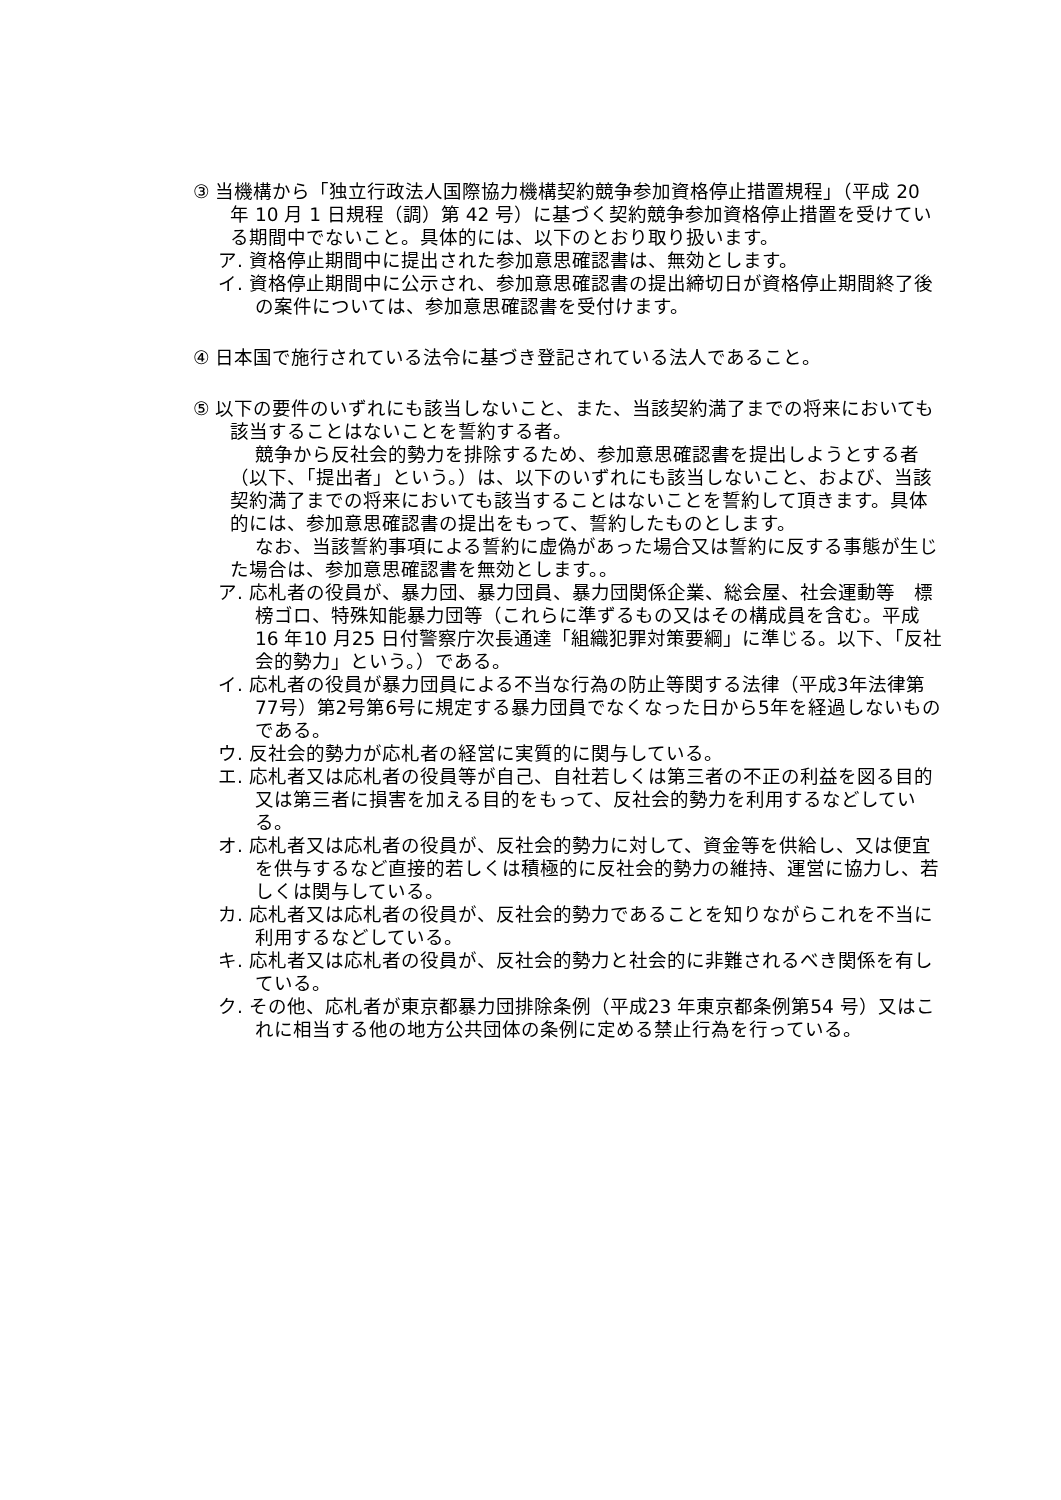③ 当機構から「独立行政法人国際協力機構契約競争参加資格停止措置規程」（平成 20 年 10 月 1 日規程（調）第 42 号）に基づく契約競争参加資格停止措置を受けている期間中でないこと。具体的には、以下のとおり取り扱います。
ア. 資格停止期間中に提出された参加意思確認書は、無効とします。
イ. 資格停止期間中に公示され、参加意思確認書の提出締切日が資格停止期間終了後の案件については、参加意思確認書を受付けます。
④ 日本国で施行されている法令に基づき登記されている法人であること。
⑤ 以下の要件のいずれにも該当しないこと、また、当該契約満了までの将来においても該当することはないことを誓約する者。
競争から反社会的勢力を排除するため、参加意思確認書を提出しようとする者（以下、「提出者」という。）は、以下のいずれにも該当しないこと、および、当該契約満了までの将来においても該当することはないことを誓約して頂きます。具体的には、参加意思確認書の提出をもって、誓約したものとします。
なお、当該誓約事項による誓約に虚偽があった場合又は誓約に反する事態が生じた場合は、参加意思確認書を無効とします。。
ア. 応札者の役員が、暴力団、暴力団員、暴力団関係企業、総会屋、社会運動等　標榜ゴロ、特殊知能暴力団等（これらに準ずるもの又はその構成員を含む。平成16 年10 月25 日付警察庁次長通達「組織犯罪対策要綱」に準じる。以下、「反社会的勢力」という。）である。
イ. 応札者の役員が暴力団員による不当な行為の防止等関する法律（平成3年法律第77号）第2号第6号に規定する暴力団員でなくなった日から5年を経過しないものである。
ウ. 反社会的勢力が応札者の経営に実質的に関与している。
エ. 応札者又は応札者の役員等が自己、自社若しくは第三者の不正の利益を図る目的又は第三者に損害を加える目的をもって、反社会的勢力を利用するなどしている。
オ. 応札者又は応札者の役員が、反社会的勢力に対して、資金等を供給し、又は便宜を供与するなど直接的若しくは積極的に反社会的勢力の維持、運営に協力し、若しくは関与している。
カ. 応札者又は応札者の役員が、反社会的勢力であることを知りながらこれを不当に利用するなどしている。
キ. 応札者又は応札者の役員が、反社会的勢力と社会的に非難されるべき関係を有している。
ク. その他、応札者が東京都暴力団排除条例（平成23 年東京都条例第54 号）又はこれに相当する他の地方公共団体の条例に定める禁止行為を行っている。